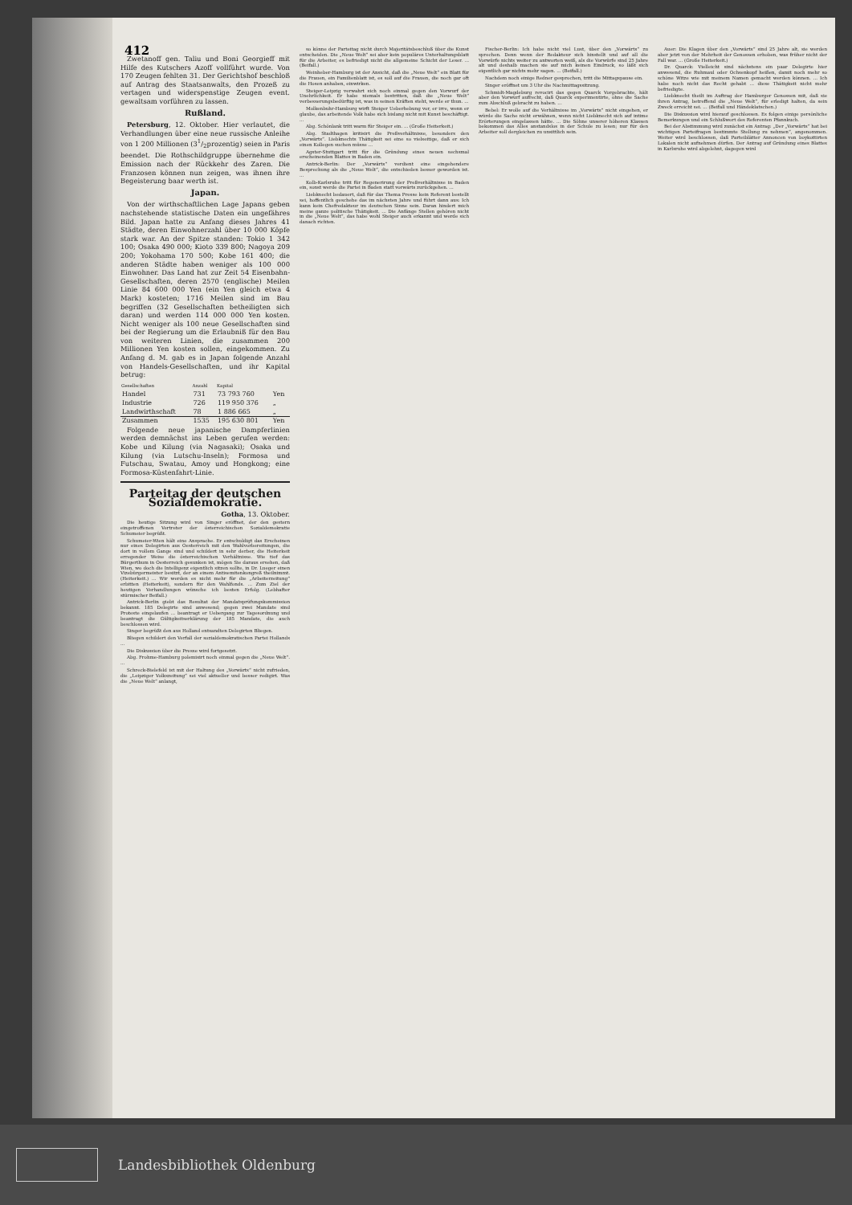412
Zwetanoff gen. Taliu und Boni Georgieff mit Hilfe des Kutschers Azoff vollführt wurde. Von 170 Zeugen fehlten 31. Der Gerichtshof beschloß auf Antrag des Staatsanwalts, den Prozeß zu vertagen und widerspenstige Zeugen event. gewaltsam vorführen zu lassen.
Rußland.
Petersburg, 12. Oktober. Hier verlautet, die Verhandlungen über eine neue russische Anleihe von 1 200 Millionen (31/2prozentig) seien in Paris beendet. Die Rothschildgruppe übernehme die Emission nach der Rückkehr des Zaren. Die Franzosen können nun zeigen, was ihnen ihre Begeisterung baar werth ist.
Japan.
Von der wirthschaftlichen Lage Japans geben nachstehende statistische Daten ein ungefähres Bild. Japan hatte zu Anfang dieses Jahres 41 Städte, deren Einwohnerzahl über 10 000 Köpfe stark war. An der Spitze standen: Tokio 1 342 100; Osaka 490 000; Kioto 339 800; Nagoya 209 200; Yokohama 170 500; Kobe 161 400; die anderen Städte haben weniger als 100 000 Einwohner. Das Land hat zur Zeit 54 Eisenbahn-Gesellschaften, deren 2570 (englische) Meilen Linie 84 600 000 Yen (ein Yen gleich etwa 4 Mark) kosteten; 1716 Meilen sind im Bau begriffen (32 Gesellschaften betheiligten sich daran) und werden 114 000 000 Yen kosten. Nicht weniger als 100 neue Gesellschaften sind bei der Regierung um die Erlaubniß für den Bau von weiteren Linien, die zusammen 200 Millionen Yen kosten sollen, eingekommen. Zu Anfang d. M. gab es in Japan folgende Anzahl von Handels-Gesellschaften, und ihr Kapital betrug:
| Gesellschaften | Anzahl | Kapital | |
| --- | --- | --- | --- |
| Handel | 731 | 73 793 760 | Yen |
| Industrie | 726 | 119 950 376 | „ |
| Landwirthschaft | 78 | 1 886 665 | „ |
| Zusammen | 1535 | 195 630 801 | Yen |
Folgende neue japanische Dampferlinien werden demnächst ins Leben gerufen werden: Kobe und Kilung (via Nagasaki); Osaka und Kilung (via Lutschu-Inseln); Formosa und Futschau, Swatau, Amoy und Hongkong; eine Formosa-Küstenfahrt-Linie.
Parteitag der deutschen Sozialdemokratie.
Gotha, 13. Oktober.
Die heutige Sitzung wird von Singer eröffnet, der den gestern eingetroffenen Vertreter der österreichischen Sozialdemokratie Schumeier begrüßt.
Schumeier-Wien hält eine Ansprache. Er entschuldigt das Erscheinen nur eines Delegirten aus Oesterreich mit den Wahlvorbereitungen, die dort in vollem Gange sind und schildert in sehr derber, die Heiterkeit erregender Weise die österreichischen Verhältnisse. Wie tief das Bürgerthum in Oesterreich gesunken ist, mögen Sie daraus ersehen, daß Wien, wo doch die Intelligenz eigentlich sitzen sollte, in Dr. Lueger einen Vizebürgermeister besitzt, der an einem Antisemitenkongreß theilnimmt. (Heiterkeit.) ... Wir werden es nicht mehr für die „Arbeiterzeitung“ erbitten (Heiterkeit), sondern für den Wahlfonds. ... Zum Ziel der heutigen Verhandlungen wünsche ich besten Erfolg. (Lebhafter stürmischer Beifall.)
Antrick-Berlin giebt das Resultat der Mandatsprüfungskommission bekannt. 185 Delegirte sind anwesend; gegen zwei Mandate sind Proteste eingelaufen ... beantragt er Uebergang zur Tagesordnung und beantragt die Gültigkeitserklärung der 185 Mandate, die auch beschlossen wird.
Singer begrüßt den aus Holland entsandten Delegirten Bliegen.
Bliegen schildert den Verfall der sozialdemokratischen Partei Hollands ...
Die Diskussion über die Presse wird fortgesetzt.
Abg. Frohme-Hamburg polemisirt noch einmal gegen die „Neue Welt“. ...
Schreck-Bielefeld ist mit der Haltung des „Vorwärts“ nicht zufrieden, die „Leipziger Volkszeitung“ sei viel aktueller und besser redigirt. Was die „Neue Welt“ anlangt,
so könne der Parteitag nicht durch Majoritätsbeschluß über die Kunst entscheiden. Die „Neue Welt“ sei aber kein populäres Unterhaltungsblatt für die Arbeiter, es befriedigt nicht die allgemeine Schicht der Leser. ... (Beifall.)
Weinheber-Hamburg ist der Ansicht, daß die „Neue Welt“ ein Blatt für die Frauen, ein Familienblatt ist, es soll auf die Frauen, die noch gar oft die Hosen anhaben, einwirken.
Steiger-Leipzig verwahrt sich noch einmal gegen den Vorwurf der Unehrlichkeit. Er habe niemals bestritten, daß die „Neue Welt“ verbesserungsbedürftig ist, was in seinen Kräften steht, werde er thun. ...
Molkenbuhr-Hamburg wirft Steiger Ueberhebung vor, er irre, wenn er glaube, das arbeitende Volk habe sich bislang nicht mit Kunst beschäftigt. ...
Abg. Schönlank tritt warm für Steiger ein. ... (Große Heiterkeit.)
Abg. Stadthagen kritisirt die Preßverhältnisse, besonders den „Vorwärts“. Liebknechts Thätigkeit sei eine so vielseitige, daß er sich einen Kollegen suchen müsse ...
Agster-Stuttgart tritt für die Gründung eines neuen sechsmal erscheinenden Blattes in Baden ein.
Antrick-Berlin: Der „Vorwärts“ verdient eine eingehendere Besprechung als die „Neue Welt“, die entschieden besser geworden ist. ...
Kolb-Karlsruhe tritt für Regenerirung der Preßverhältnisse in Baden ein, sonst werde die Partei in Baden statt vorwärts zurückgehen. ...
Liebknecht bedauert, daß für das Thema Presse kein Referent bestellt sei, hoffentlich geschehe das im nächsten Jahre und führt dann aus: Ich kann kein Chefredakteur im deutschen Sinne sein. Daran hindert mich meine ganze politische Thätigkeit. ... Die Anfänge Stellen gehören nicht in die „Neue Welt“, das habe wohl Steiger auch erkannt und werde sich danach richten.
Fischer-Berlin: Ich habe nicht viel Lust, über den „Vorwärts“ zu sprechen. Denn wenn der Redakteur sich hinstellt und auf all die Vorwürfe nichts weiter zu antworten weiß, als die Vorwürfe sind 25 Jahre alt und deshalb machen sie auf mich keinen Eindruck, so läßt sich eigentlich gar nichts mehr sagen. ... (Beifall.)
Nachdem noch einige Redner gesprochen, tritt die Mittagspause ein.
Singer eröffnet um 3 Uhr die Nachmittagssitzung.
Schmidt-Magdeburg revocirt das gegen Quarck Vorgebrachte, hält aber den Vorwurf aufrecht, daß Quarck experimentirte, ohne die Sache zum Abschluß gebracht zu haben. ...
Bebel: Er wolle auf die Verhältnisse im „Vorwärts“ nicht eingehen, er würde die Sache nicht erwähnen, wenn nicht Liebknecht sich auf intime Erörterungen eingelassen hätte. ... Die Söhne unserer höheren Klassen bekommen das Alles anstandslos in der Schule zu lesen; nur für den Arbeiter soll dergleichen zu unsittlich sein.
Auer: Die Klagen über den „Vorwärts“ sind 25 Jahre alt, sie werden aber jetzt von der Mehrheit der Genossen erhoben, was früher nicht der Fall war. ... (Große Heiterkeit.)
Dr. Quarck: Vielleicht sind nächstens ein paar Delegirte hier anwesend, die Ruhmaul oder Ochsenkopf heißen, damit noch mehr so schöne Witze wie mit meinem Namen gemacht werden können. ... Ich habe noch nicht das Recht gehabt ... diese Thätigkeit nicht mehr befriedigte.
Liebknecht theilt im Auftrag der Hamburger Genossen mit, daß sie ihren Antrag, betreffend die „Neue Welt“, für erledigt halten, da sein Zweck erreicht sei. ... (Beifall und Händeklatschen.)
Die Diskussion wird hierauf geschlossen. Es folgen einige persönliche Bemerkungen und ein Schlußwort des Referenten Pfannkuch.
Bei der Abstimmung wird zunächst ein Antrag: „Der „Vorwärts“ hat bei wichtigen Parteifragen bestimmte Stellung zu nehmen“, angenommen. Weiter wird beschlossen, daß Parteiblätter Annoncen von boykottirten Lokalen nicht aufnehmen dürfen. Der Antrag auf Gründung eines Blattes in Karlsruhe wird abgelehnt, dagegen wird
Landesbibliothek Oldenburg